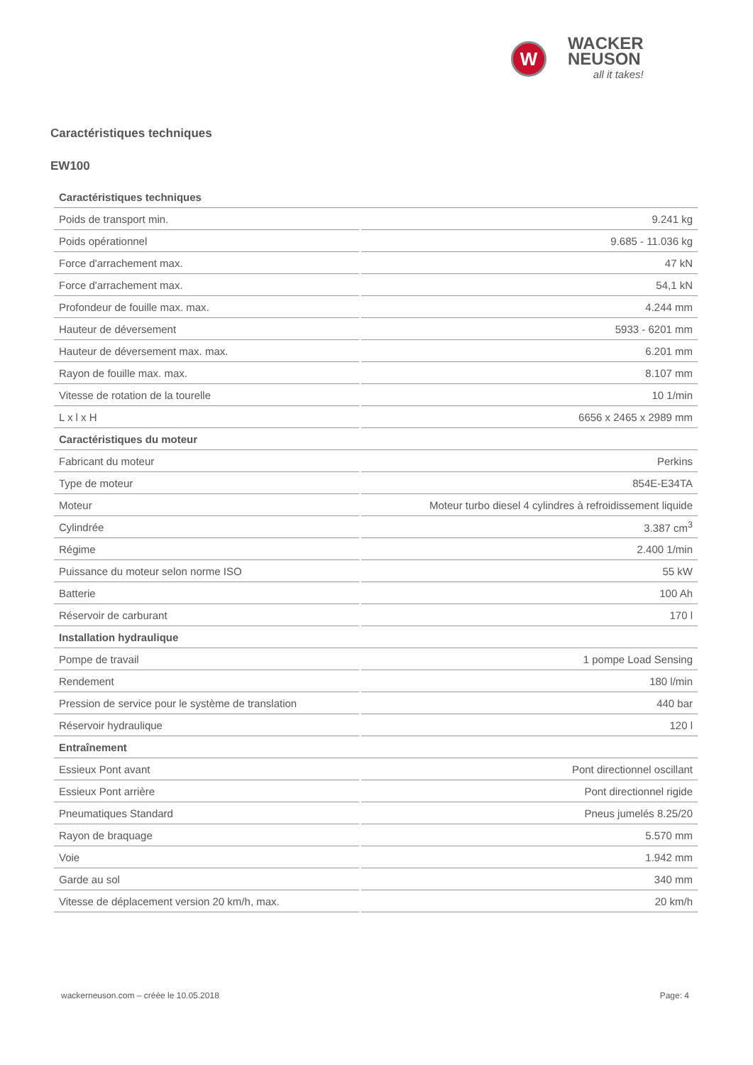W
WACKER
NEUSON
all it takes!
Caractéristiques techniques
EW100
| Caractéristiques techniques | |
| --- | --- |
| Poids de transport min. | 9.241 kg |
| Poids opérationnel | 9.685 - 11.036 kg |
| Force d'arrachement max. | 47 kN |
| Force d'arrachement max. | 54,1 kN |
| Profondeur de fouille max. max. | 4.244 mm |
| Hauteur de déversement | 5933 - 6201 mm |
| Hauteur de déversement max. max. | 6.201 mm |
| Rayon de fouille max. max. | 8.107 mm |
| Vitesse de rotation de la tourelle | 10 1/min |
| L x l x H | 6656 x 2465 x 2989 mm |
| Caractéristiques du moteur | |
| Fabricant du moteur | Perkins |
| Type de moteur | 854E-E34TA |
| Moteur | Moteur turbo diesel 4 cylindres à refroidissement liquide |
| Cylindrée | 3.387 cm<sup>3</sup> |
| Régime | 2.400 1/min |
| Puissance du moteur selon norme ISO | 55 kW |
| Batterie | 100 Ah |
| Réservoir de carburant | 170 l |
| Installation hydraulique | |
| Pompe de travail | 1 pompe Load Sensing |
| Rendement | 180 l/min |
| Pression de service pour le système de translation | 440 bar |
| Réservoir hydraulique | 120 l |
| Entraînement | |
| Essieux Pont avant | Pont directionnel oscillant |
| Essieux Pont arrière | Pont directionnel rigide |
| Pneumatiques Standard | Pneus jumelés 8.25/20 |
| Rayon de braquage | 5.570 mm |
| Voie | 1.942 mm |
| Garde au sol | 340 mm |
| Vitesse de déplacement version 20 km/h, max. | 20 km/h |
wackerneuson.com – créée le 10.05.2018 Page: 4